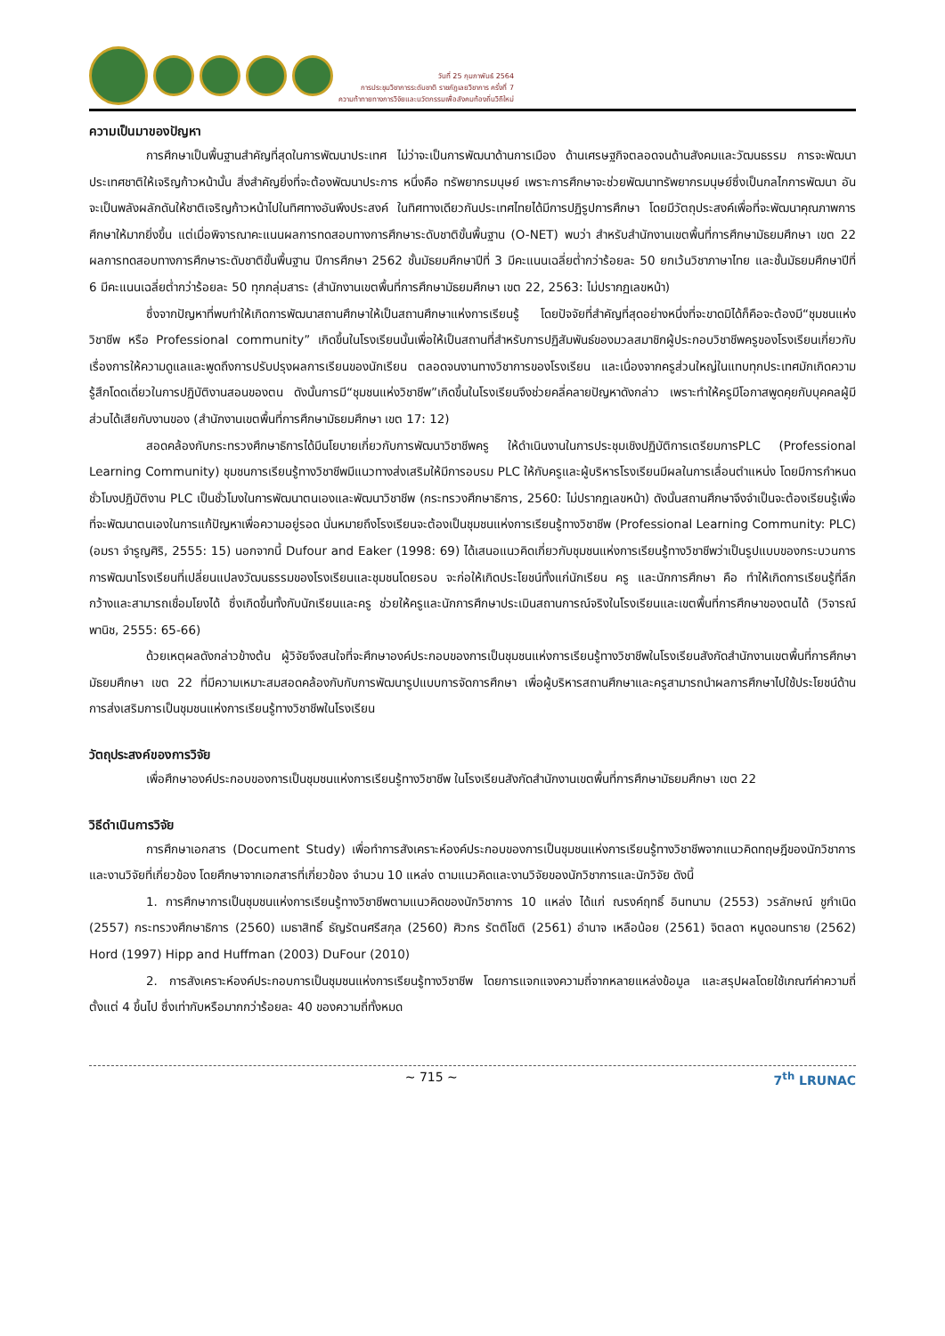วันที่ 25 กุมภาพันธ์ 2564
การประชุมวิชาการระดับชาติ ราชภัฏเลยวิชาการ ครั้งที่ 7
ความท้าทายทางการวิจัยและนวัตกรรมเพื่อสังคมท้องถิ่นวิถีใหม่
ความเป็นมาของปัญหา
การศึกษาเป็นพื้นฐานสำคัญที่สุดในการพัฒนาประเทศ ไม่ว่าจะเป็นการพัฒนาด้านการเมือง ด้านเศรษฐกิจตลอดจนด้านสังคมและวัฒนธรรม การจะพัฒนาประเทศชาติให้เจริญก้าวหน้านั้น สิ่งสำคัญยิ่งที่จะต้องพัฒนาประการ หนึ่งคือ ทรัพยากรมนุษย์ เพราะการศึกษาจะช่วยพัฒนาทรัพยากรมนุษย์ซึ่งเป็นกลไกการพัฒนา อันจะเป็นพลังผลักดันให้ชาติเจริญก้าวหน้าไปในทิศทางอันพึงประสงค์ ในทิศทางเดียวกันประเทศไทยได้มีการปฏิรูปการศึกษา โดยมีวัตถุประสงค์เพื่อที่จะพัฒนาคุณภาพการศึกษาให้มากยิ่งขึ้น แต่เมื่อพิจารณาคะแนนผลการทดสอบทางการศึกษาระดับชาติขั้นพื้นฐาน (O-NET) พบว่า สำหรับสำนักงานเขตพื้นที่การศึกษามัธยมศึกษา เขต 22 ผลการทดสอบทางการศึกษาระดับชาติขั้นพื้นฐาน ปีการศึกษา 2562 ชั้นมัธยมศึกษาปีที่ 3 มีคะแนนเฉลี่ยต่ำกว่าร้อยละ 50 ยกเว้นวิชาภาษาไทย และชั้นมัธยมศึกษาปีที่ 6 มีคะแนนเฉลี่ยต่ำกว่าร้อยละ 50 ทุกกลุ่มสาระ (สำนักงานเขตพื้นที่การศึกษามัธยมศึกษา เขต 22, 2563: ไม่ปรากฏเลขหน้า)
ซึ่งจากปัญหาที่พบทำให้เกิดการพัฒนาสถานศึกษาให้เป็นสถานศึกษาแห่งการเรียนรู้ โดยปัจจัยที่สำคัญที่สุดอย่างหนึ่งที่จะขาดมิได้ก็คือจะต้องมี“ชุมชนแห่งวิชาชีพ หรือ Professional community” เกิดขึ้นในโรงเรียนนั้นเพื่อให้เป็นสถานที่สำหรับการปฏิสัมพันธ์ของมวลสมาชิกผู้ประกอบวิชาชีพครูของโรงเรียนเกี่ยวกับเรื่องการให้ความดูแลและพูดถึงการปรับปรุงผลการเรียนของนักเรียน ตลอดจนงานทางวิชาการของโรงเรียน และเนื่องจากครูส่วนใหญ่ในแทบทุกประเทศมักเกิดความรู้สึกโดดเดี่ยวในการปฏิบัติงานสอนของตน ดังนั้นการมี“ชุมชนแห่งวิชาชีพ”เกิดขึ้นในโรงเรียนจึงช่วยคลี่คลายปัญหาดังกล่าว เพราะทำให้ครูมีโอกาสพูดคุยกับบุคคลผู้มีส่วนได้เสียกับงานของ (สำนักงานเขตพื้นที่การศึกษามัธยมศึกษา เขต 17: 12)
สอดคล้องกับกระทรวงศึกษาธิการได้มีนโยบายเกี่ยวกับการพัฒนาวิชาชีพครู ให้ดำเนินงานในการประชุมเชิงปฏิบัติการเตรียมการPLC (Professional Learning Community) ชุมชนการเรียนรู้ทางวิชาชีพมีแนวทางส่งเสริมให้มีการอบรม PLC ให้กับครูและผู้บริหารโรงเรียนมีผลในการเลื่อนตำแหน่ง โดยมีการกำหนดชั่วโมงปฏิบัติงาน PLC เป็นชั่วโมงในการพัฒนาตนเองและพัฒนาวิชาชีพ (กระทรวงศึกษาธิการ, 2560: ไม่ปรากฏเลขหน้า) ดังนั้นสถานศึกษาจึงจำเป็นจะต้องเรียนรู้เพื่อที่จะพัฒนาตนเองในการแก้ปัญหาเพื่อความอยู่รอด นั่นหมายถึงโรงเรียนจะต้องเป็นชุมชนแห่งการเรียนรู้ทางวิชาชีพ (Professional Learning Community: PLC) (อมรา จำรูญศิริ, 2555: 15) นอกจากนี้ Dufour and Eaker (1998: 69) ได้เสนอแนวคิดเกี่ยวกับชุมชนแห่งการเรียนรู้ทางวิชาชีพว่าเป็นรูปแบบของกระบวนการการพัฒนาโรงเรียนที่เปลี่ยนแปลงวัฒนธรรมของโรงเรียนและชุมชนโดยรอบ จะก่อให้เกิดประโยชน์ทั้งแก่นักเรียน ครู และนักการศึกษา คือ ทำให้เกิดการเรียนรู้ที่ลึก กว้างและสามารถเชื่อมโยงได้ ซึ่งเกิดขึ้นทั้งกับนักเรียนและครู ช่วยให้ครูและนักการศึกษาประเมินสถานการณ์จริงในโรงเรียนและเขตพื้นที่การศึกษาของตนได้ (วิจารณ์ พานิช, 2555: 65-66)
ด้วยเหตุผลดังกล่าวข้างต้น ผู้วิจัยจึงสนใจที่จะศึกษาองค์ประกอบของการเป็นชุมชนแห่งการเรียนรู้ทางวิชาชีพในโรงเรียนสังกัดสำนักงานเขตพื้นที่การศึกษามัธยมศึกษา เขต 22 ที่มีความเหมาะสมสอดคล้องกับกับการพัฒนารูปแบบการจัดการศึกษา เพื่อผู้บริหารสถานศึกษาและครูสามารถนำผลการศึกษาไปใช้ประโยชน์ด้านการส่งเสริมการเป็นชุมชนแห่งการเรียนรู้ทางวิชาชีพในโรงเรียน
วัตถุประสงค์ของการวิจัย
เพื่อศึกษาองค์ประกอบของการเป็นชุมชนแห่งการเรียนรู้ทางวิชาชีพ ในโรงเรียนสังกัดสำนักงานเขตพื้นที่การศึกษามัธยมศึกษา เขต 22
วิธีดำเนินการวิจัย
การศึกษาเอกสาร (Document Study) เพื่อทำการสังเคราะห์องค์ประกอบของการเป็นชุมชนแห่งการเรียนรู้ทางวิชาชีพจากแนวคิดทฤษฎีของนักวิชาการ และงานวิจัยที่เกี่ยวข้อง โดยศึกษาจากเอกสารที่เกี่ยวข้อง จำนวน 10 แหล่ง ตามแนวคิดและงานวิจัยของนักวิชาการและนักวิจัย ดังนี้
1. การศึกษาการเป็นชุมชนแห่งการเรียนรู้ทางวิชาชีพตามแนวคิดของนักวิชาการ 10 แหล่ง ได้แก่ ณรงค์ฤทธิ์ อินทนาม (2553) วรลักษณ์ ชูกำเนิด (2557) กระทรวงศึกษาธิการ (2560) เมธาสิทธิ์ ธัญรัตนศรีสกุล (2560) ศิวกร รัตติโชติ (2561) อำนาจ เหลือน้อย (2561) จิตลดา หนูดอนทราย (2562) Hord (1997) Hipp and Huffman (2003) DuFour (2010)
2. การสังเคราะห์องค์ประกอบการเป็นชุมชนแห่งการเรียนรู้ทางวิชาชีพ โดยการแจกแจงความถี่จากหลายแหล่งข้อมูล และสรุปผลโดยใช้เกณฑ์ค่าความถี่ตั้งแต่ 4 ขึ้นไป ซึ่งเท่ากับหรือมากกว่าร้อยละ 40 ของความถี่ทั้งหมด
~ 715 ~ 7<sup>th</sup> LRUNAC